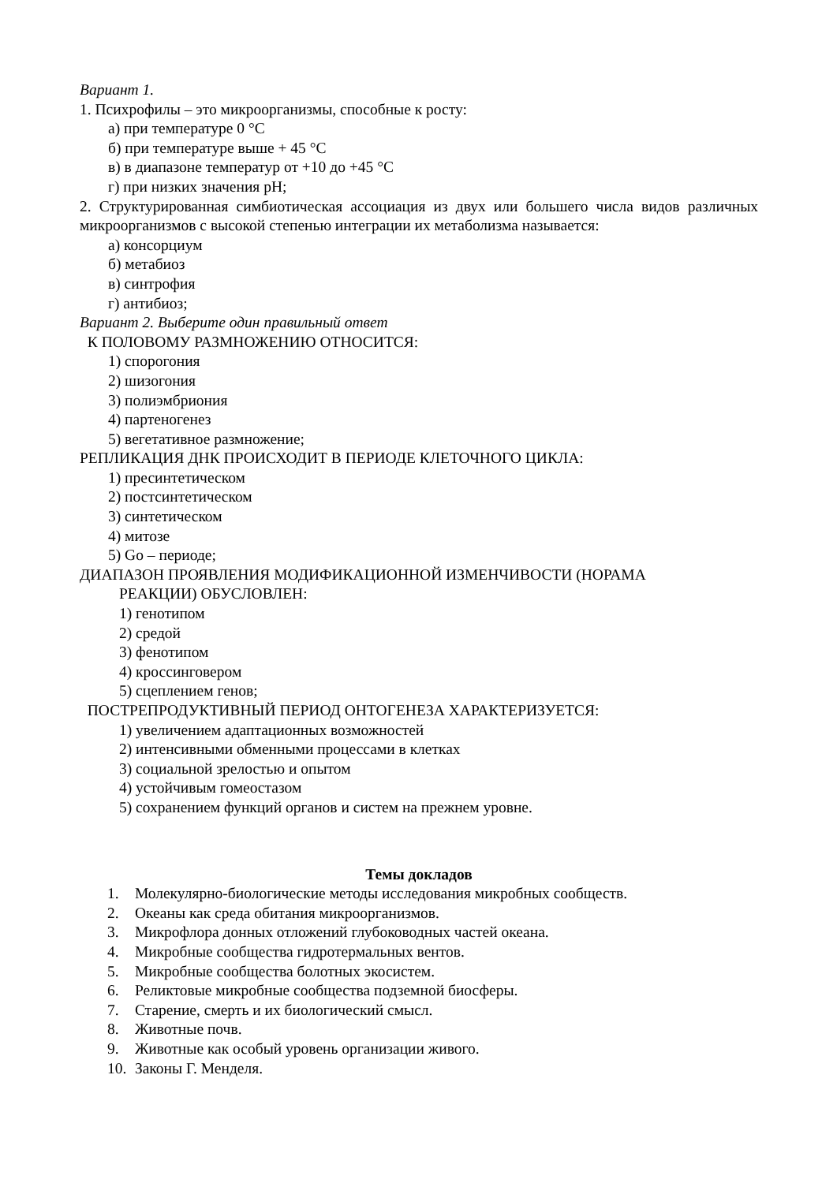Вариант 1.
1. Психрофилы – это микроорганизмы, способные к росту:
а) при температуре 0 °С
б) при температуре выше + 45 °С
в) в диапазоне температур от +10 до +45 °С
г) при низких значения pH;
2. Структурированная симбиотическая ассоциация из двух или большего числа видов различных микроорганизмов с высокой степенью интеграции их метаболизма называется:
а) консорциум
б) метабиоз
в) синтрофия
г) антибиоз;
Вариант 2. Выберите один правильный ответ
К ПОЛОВОМУ РАЗМНОЖЕНИЮ ОТНОСИТСЯ:
1) спорогония
2) шизогония
3) полиэмбриония
4) партеногенез
5) вегетативное размножение;
РЕПЛИКАЦИЯ ДНК ПРОИСХОДИТ В ПЕРИОДЕ КЛЕТОЧНОГО ЦИКЛА:
1) пресинтетическом
2) постсинтетическом
3) синтетическом
4) митозе
5) Gо – периоде;
ДИАПАЗОН ПРОЯВЛЕНИЯ МОДИФИКАЦИОННОЙ ИЗМЕНЧИВОСТИ (НОРАМА
РЕАКЦИИ) ОБУСЛОВЛЕН:
1) генотипом
2) средой
3) фенотипом
4) кроссинговером
5) сцеплением генов;
ПОСТРЕПРОДУКТИВНЫЙ ПЕРИОД ОНТОГЕНЕЗА ХАРАКТЕРИЗУЕТСЯ:
1) увеличением адаптационных возможностей
2) интенсивными обменными процессами в клетках
3) социальной зрелостью и опытом
4) устойчивым гомеостазом
5) сохранением функций органов и систем на прежнем уровне.
Темы докладов
1. Молекулярно-биологические методы исследования микробных сообществ.
2. Океаны как среда обитания микроорганизмов.
3. Микрофлора донных отложений глубоководных частей океана.
4. Микробные сообщества гидротермальных вентов.
5. Микробные сообщества болотных экосистем.
6. Реликтовые микробные сообщества подземной биосферы.
7. Старение, смерть и их биологический смысл.
8. Животные почв.
9. Животные как особый уровень организации живого.
10. Законы Г. Менделя.